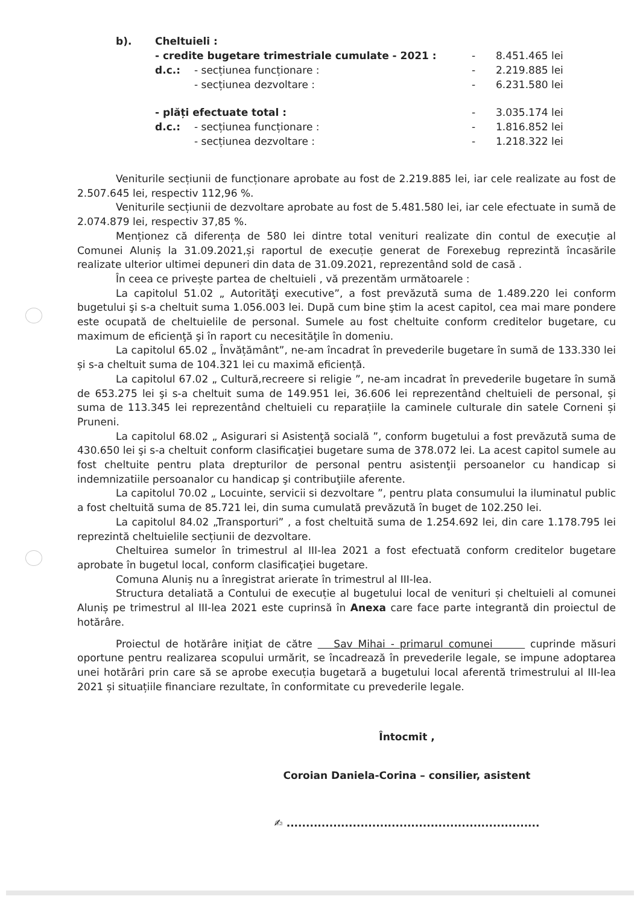b). Cheltuieli :
- credite bugetare trimestriale cumulate - 2021 : - 8.451.465 lei
d.c.: - secțiunea funcționare : - 2.219.885 lei
- secțiunea dezvoltare : - 6.231.580 lei
- plăți efectuate total : - 3.035.174 lei
d.c.: - secțiunea funcționare : - 1.816.852 lei
- secțiunea dezvoltare : - 1.218.322 lei
Veniturile secțiunii de funcționare aprobate au fost de 2.219.885 lei, iar cele realizate au fost de 2.507.645 lei, respectiv 112,96 %.
Veniturile secțiunii de dezvoltare aprobate au fost de 5.481.580 lei, iar cele efectuate in sumă de 2.074.879 lei, respectiv 37,85 %.
Menționez că diferența de 580 lei dintre total venituri realizate din contul de execuție al Comunei Aluniș la 31.09.2021,și raportul de execuție generat de Forexebug reprezintă încasările realizate ulterior ultimei depuneri din data de 31.09.2021, reprezentând sold de casă .
În ceea ce privește partea de cheltuieli , vă prezentăm următoarele :
La capitolul 51.02 „ Autorităţi executive”, a fost prevăzută suma de 1.489.220 lei conform bugetului şi s-a cheltuit suma 1.056.003 lei. După cum bine ştim la acest capitol, cea mai mare pondere este ocupată de cheltuielile de personal. Sumele au fost cheltuite conform creditelor bugetare, cu maximum de eficienţă şi în raport cu necesităţile în domeniu.
La capitolul 65.02 „ Învățământ”, ne-am încadrat în prevederile bugetare în sumă de 133.330 lei și s-a cheltuit suma de 104.321 lei cu maximă eficiență.
La capitolul 67.02 „ Cultură,recreere si religie ”, ne-am incadrat în prevederile bugetare în sumă de 653.275 lei şi s-a cheltuit suma de 149.951 lei, 36.606 lei reprezentând cheltuieli de personal, și suma de 113.345 lei reprezentând cheltuieli cu reparațiile la caminele culturale din satele Corneni și Pruneni.
La capitolul 68.02 „ Asigurari si Asistenţă socială ”, conform bugetului a fost prevăzută suma de 430.650 lei şi s-a cheltuit conform clasificaţiei bugetare suma de 378.072 lei. La acest capitol sumele au fost cheltuite pentru plata drepturilor de personal pentru asistenţii persoanelor cu handicap si indemnizatiile persoanalor cu handicap şi contribuţiile aferente.
La capitolul 70.02 „ Locuinte, servicii si dezvoltare ”, pentru plata consumului la iluminatul public a fost cheltuită suma de 85.721 lei, din suma cumulată prevăzută în buget de 102.250 lei.
La capitolul 84.02 „Transporturi” , a fost cheltuită suma de 1.254.692 lei, din care 1.178.795 lei reprezintă cheltuielile secțiunii de dezvoltare.
Cheltuirea sumelor în trimestrul al III-lea 2021 a fost efectuată conform creditelor bugetare aprobate în bugetul local, conform clasificaţiei bugetare.
Comuna Aluniș nu a înregistrat arierate în trimestrul al III-lea.
Structura detaliată a Contului de execuție al bugetului local de venituri și cheltuieli al comunei Aluniș pe trimestrul al III-lea 2021 este cuprinsă în Anexa care face parte integrantă din proiectul de hotărâre.
Proiectul de hotărâre iniţiat de către Sav Mihai - primarul comunei cuprinde măsuri oportune pentru realizarea scopului urmărit, se încadrează în prevederile legale, se impune adoptarea unei hotărâri prin care să se aprobe execuția bugetară a bugetului local aferentă trimestrului al III-lea 2021 și situațiile financiare rezultate, în conformitate cu prevederile legale.
Întocmit ,
Coroian Daniela-Corina – consilier, asistent
✍ .................................................................